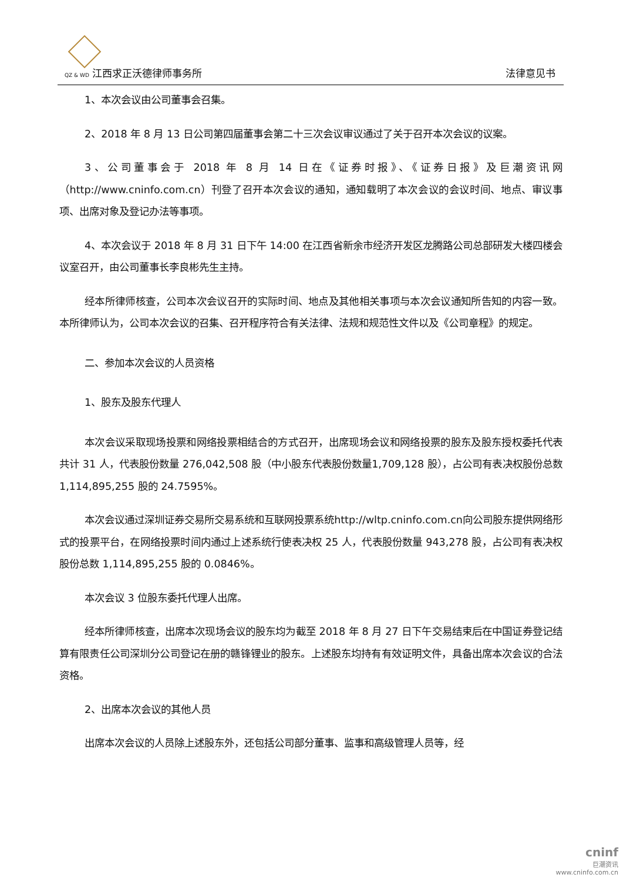QZ & WD 江西求正沃德律师事务所 法律意见书
1、本次会议由公司董事会召集。
2、2018 年 8 月 13 日公司第四届董事会第二十三次会议审议通过了关于召开本次会议的议案。
3、公司董事会于 2018 年 8 月 14 日在《证券时报》、《证券日报》及巨潮资讯网（http://www.cninfo.com.cn）刊登了召开本次会议的通知，通知载明了本次会议的会议时间、地点、审议事项、出席对象及登记办法等事项。
4、本次会议于 2018 年 8 月 31 日下午 14:00 在江西省新余市经济开发区龙腾路公司总部研发大楼四楼会议室召开，由公司董事长李良彬先生主持。
经本所律师核查，公司本次会议召开的实际时间、地点及其他相关事项与本次会议通知所告知的内容一致。本所律师认为，公司本次会议的召集、召开程序符合有关法律、法规和规范性文件以及《公司章程》的规定。
二、参加本次会议的人员资格
1、股东及股东代理人
本次会议采取现场投票和网络投票相结合的方式召开，出席现场会议和网络投票的股东及股东授权委托代表共计 31 人，代表股份数量 276,042,508 股（中小股东代表股份数量1,709,128 股），占公司有表决权股份总数 1,114,895,255 股的 24.7595%。
本次会议通过深圳证券交易所交易系统和互联网投票系统http://wltp.cninfo.com.cn向公司股东提供网络形式的投票平台，在网络投票时间内通过上述系统行使表决权 25 人，代表股份数量 943,278 股，占公司有表决权股份总数 1,114,895,255 股的 0.0846%。
本次会议 3 位股东委托代理人出席。
经本所律师核查，出席本次现场会议的股东均为截至 2018 年 8 月 27 日下午交易结束后在中国证券登记结算有限责任公司深圳分公司登记在册的赣锋锂业的股东。上述股东均持有有效证明文件，具备出席本次会议的合法资格。
2、出席本次会议的其他人员
出席本次会议的人员除上述股东外，还包括公司部分董事、监事和高级管理人员等，经
cninf
巨潮资讯
www.cninfo.com.cn